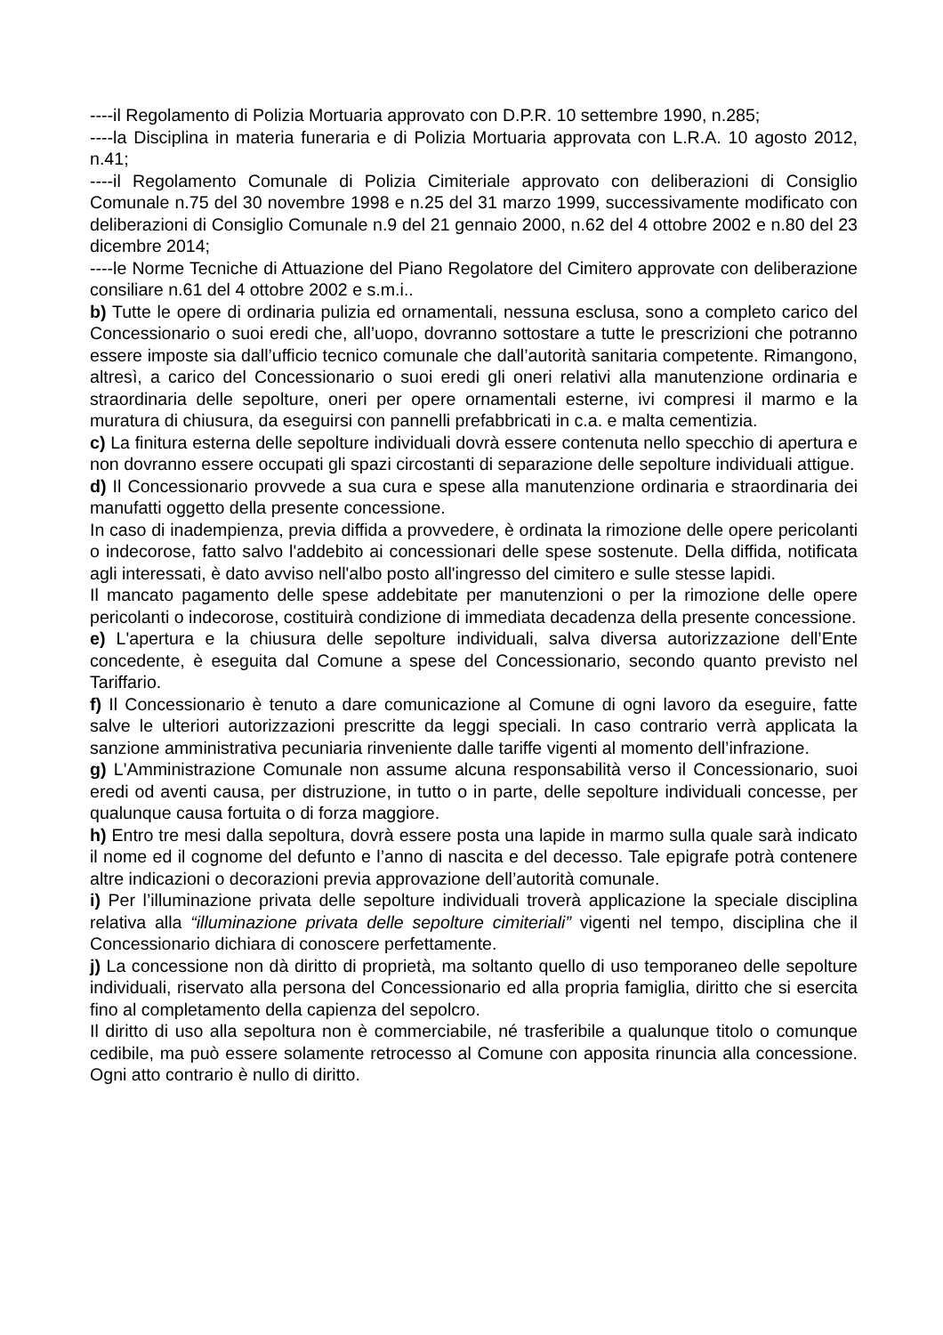----il Regolamento di Polizia Mortuaria approvato con D.P.R. 10 settembre 1990, n.285;
----la Disciplina in materia funeraria e di Polizia Mortuaria approvata con L.R.A. 10 agosto 2012, n.41;
----il Regolamento Comunale di Polizia Cimiteriale approvato con deliberazioni di Consiglio Comunale n.75 del 30 novembre 1998 e n.25 del 31 marzo 1999, successivamente modificato con deliberazioni di Consiglio Comunale n.9 del 21 gennaio 2000, n.62 del 4 ottobre 2002 e n.80 del 23 dicembre 2014;
----le Norme Tecniche di Attuazione del Piano Regolatore del Cimitero approvate con deliberazione consiliare n.61 del 4 ottobre 2002 e s.m.i..
b) Tutte le opere di ordinaria pulizia ed ornamentali, nessuna esclusa, sono a completo carico del Concessionario o suoi eredi che, all’uopo, dovranno sottostare a tutte le prescrizioni che potranno essere imposte sia dall’ufficio tecnico comunale che dall’autorità sanitaria competente. Rimangono, altresì, a carico del Concessionario o suoi eredi gli oneri relativi alla manutenzione ordinaria e straordinaria delle sepolture, oneri per opere ornamentali esterne, ivi compresi il marmo e la muratura di chiusura, da eseguirsi con pannelli prefabbricati in c.a. e malta cementizia.
c) La finitura esterna delle sepolture individuali dovrà essere contenuta nello specchio di apertura e non dovranno essere occupati gli spazi circostanti di separazione delle sepolture individuali attigue.
d) Il Concessionario provvede a sua cura e spese alla manutenzione ordinaria e straordinaria dei manufatti oggetto della presente concessione.
In caso di inadempienza, previa diffida a provvedere, è ordinata la rimozione delle opere pericolanti o indecorose, fatto salvo l'addebito ai concessionari delle spese sostenute. Della diffida, notificata agli interessati, è dato avviso nell'albo posto all'ingresso del cimitero e sulle stesse lapidi.
Il mancato pagamento delle spese addebitate per manutenzioni o per la rimozione delle opere pericolanti o indecorose, costituirà condizione di immediata decadenza della presente concessione.
e) L'apertura e la chiusura delle sepolture individuali, salva diversa autorizzazione dell’Ente concedente, è eseguita dal Comune a spese del Concessionario, secondo quanto previsto nel Tariffario.
f) Il Concessionario è tenuto a dare comunicazione al Comune di ogni lavoro da eseguire, fatte salve le ulteriori autorizzazioni prescritte da leggi speciali. In caso contrario verrà applicata la sanzione amministrativa pecuniaria rinveniente dalle tariffe vigenti al momento dell’infrazione.
g) L'Amministrazione Comunale non assume alcuna responsabilità verso il Concessionario, suoi eredi od aventi causa, per distruzione, in tutto o in parte, delle sepolture individuali concesse, per qualunque causa fortuita o di forza maggiore.
h) Entro tre mesi dalla sepoltura, dovrà essere posta una lapide in marmo sulla quale sarà indicato il nome ed il cognome del defunto e l’anno di nascita e del decesso. Tale epigrafe potrà contenere altre indicazioni o decorazioni previa approvazione dell’autorità comunale.
i) Per l’illuminazione privata delle sepolture individuali troverà applicazione la speciale disciplina relativa alla “illuminazione privata delle sepolture cimiteriali” vigenti nel tempo, disciplina che il Concessionario dichiara di conoscere perfettamente.
j) La concessione non dà diritto di proprietà, ma soltanto quello di uso temporaneo delle sepolture individuali, riservato alla persona del Concessionario ed alla propria famiglia, diritto che si esercita fino al completamento della capienza del sepolcro.
Il diritto di uso alla sepoltura non è commerciabile, né trasferibile a qualunque titolo o comunque cedibile, ma può essere solamente retrocesso al Comune con apposita rinuncia alla concessione. Ogni atto contrario è nullo di diritto.